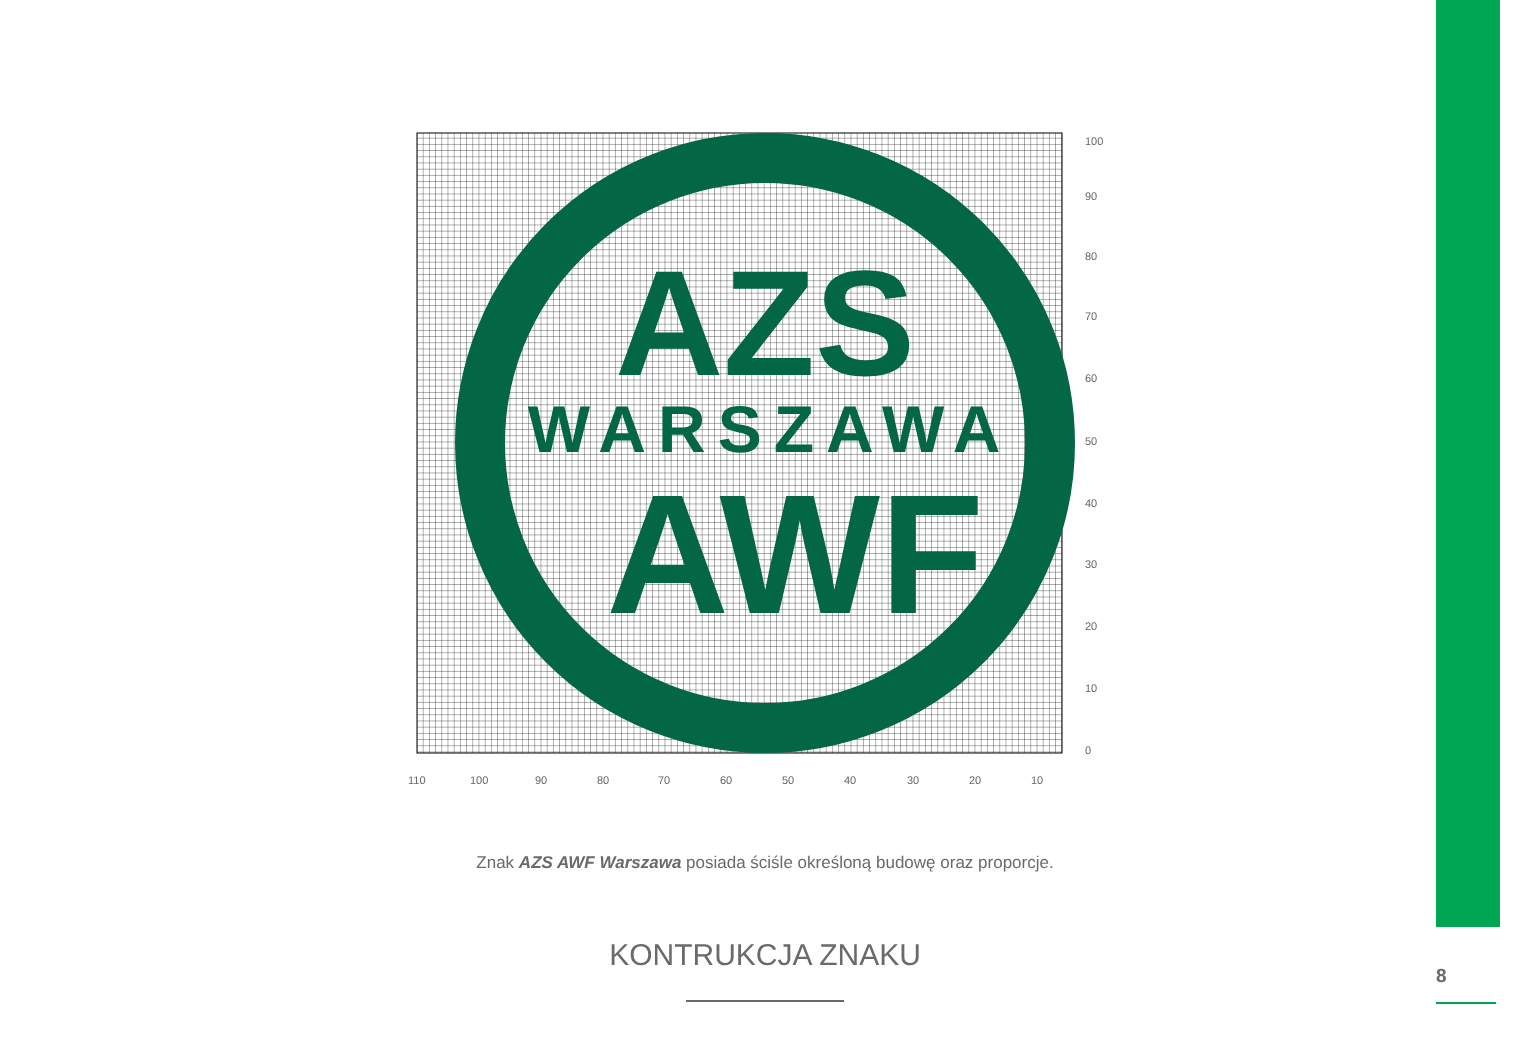AZS
WARSZAWA
AWF
110
100
90
80
70
60
50
40
30
20
10
100
90
80
70
60
50
40
30
20
10
0
Znak AZS AWF Warszawa posiada ściśle określoną budowę oraz proporcje.
KONTRUKCJA ZNAKU
8